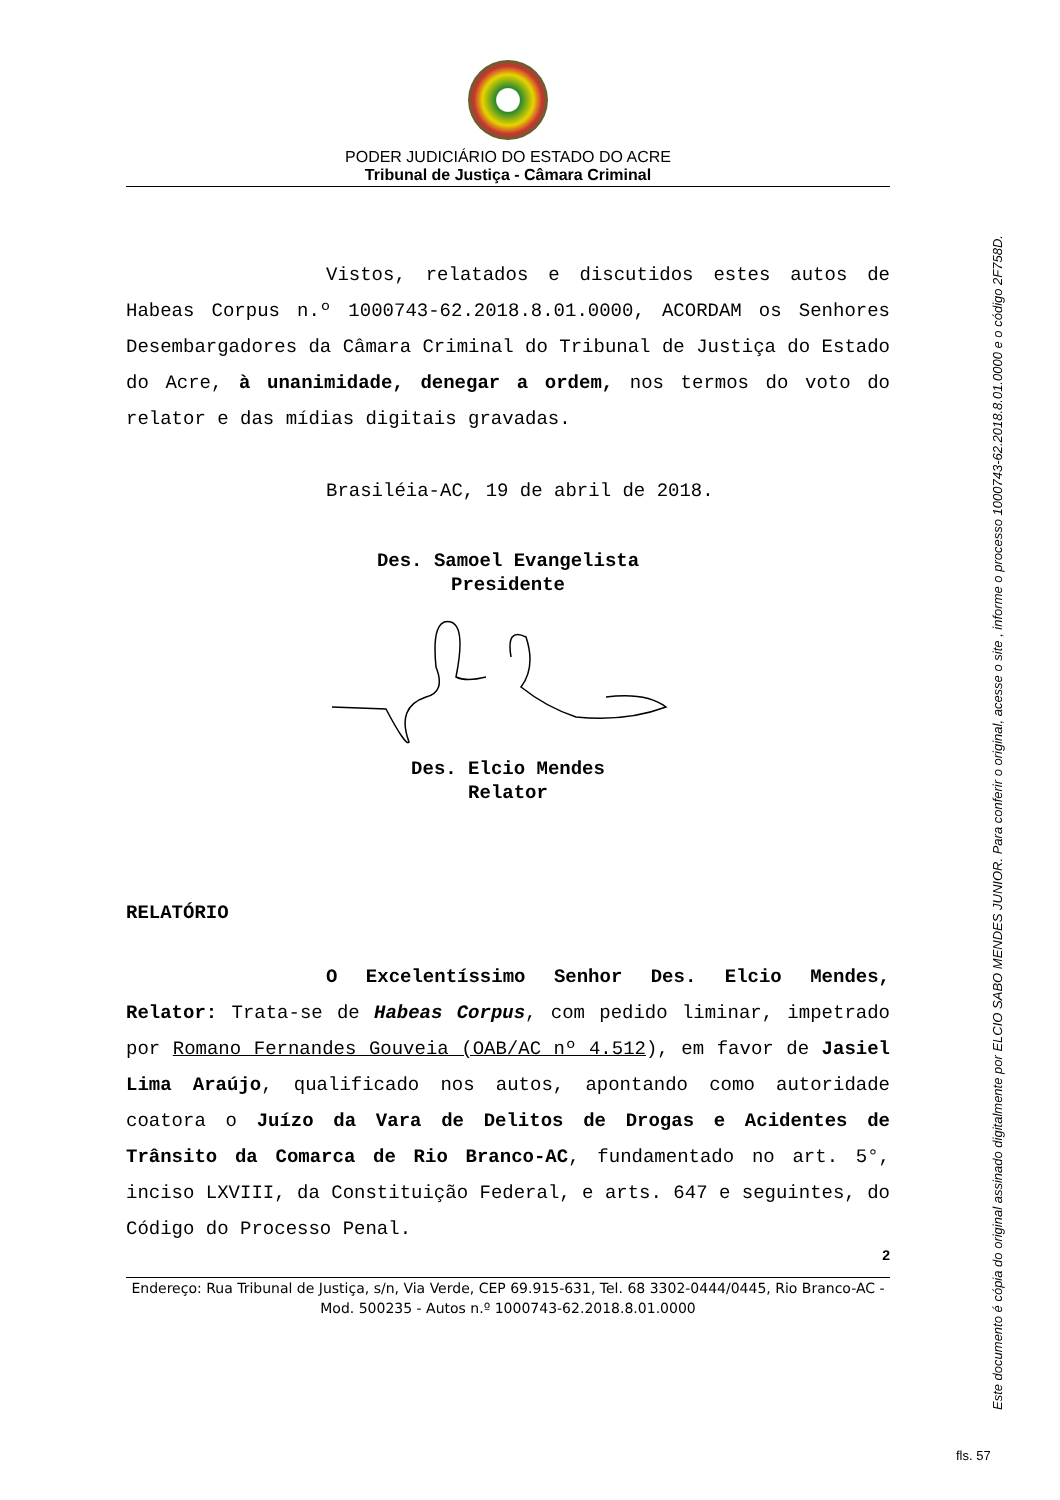PODER JUDICIÁRIO DO ESTADO DO ACRE
Tribunal de Justiça - Câmara Criminal
Vistos, relatados e discutidos estes autos de Habeas Corpus n.º 1000743-62.2018.8.01.0000, ACORDAM os Senhores Desembargadores da Câmara Criminal do Tribunal de Justiça do Estado do Acre, à unanimidade, denegar a ordem, nos termos do voto do relator e das mídias digitais gravadas.
Brasiléia-AC, 19 de abril de 2018.
Des. Samoel Evangelista
Presidente
Des. Elcio Mendes
Relator
RELATÓRIO
O Excelentíssimo Senhor Des. Elcio Mendes, Relator: Trata-se de Habeas Corpus, com pedido liminar, impetrado por Romano Fernandes Gouveia (OAB/AC nº 4.512), em favor de Jasiel Lima Araújo, qualificado nos autos, apontando como autoridade coatora o Juízo da Vara de Delitos de Drogas e Acidentes de Trânsito da Comarca de Rio Branco-AC, fundamentado no art. 5°, inciso LXVIII, da Constituição Federal, e arts. 647 e seguintes, do Código do Processo Penal.
2
Endereço: Rua Tribunal de Justiça, s/n, Via Verde, CEP 69.915-631, Tel. 68 3302-0444/0445, Rio Branco-AC - Mod. 500235 - Autos n.º 1000743-62.2018.8.01.0000
Este documento é cópia do original assinado digitalmente por ELCIO SABO MENDES JUNIOR. Para conferir o original, acesse o site , informe o processo 1000743-62.2018.8.01.0000 e o código 2F758D.
fls. 57